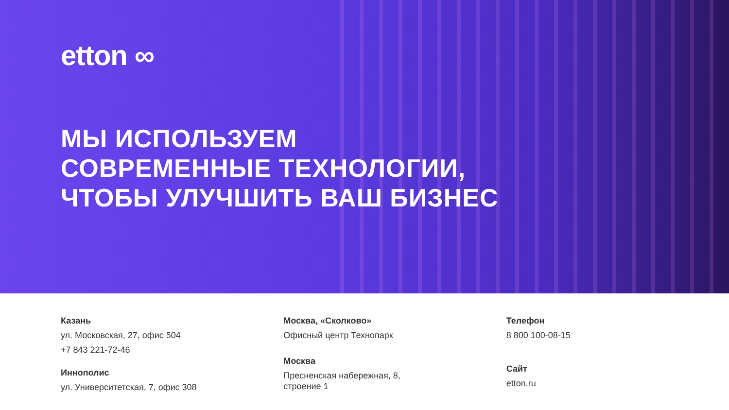etton ∞
МЫ ИСПОЛЬЗУЕМ
СОВРЕМЕННЫЕ ТЕХНОЛОГИИ,
ЧТОБЫ УЛУЧШИТЬ ВАШ БИЗНЕС
Казань
ул. Московская, 27, офис 504
+7 843 221-72-46
Иннополис
ул. Университетская, 7, офис 308
Москва, «Сколково»
Офисный центр Технопарк
Москва
Пресненская набережная, 8,
строение 1
Телефон
8 800 100-08-15
Сайт
etton.ru